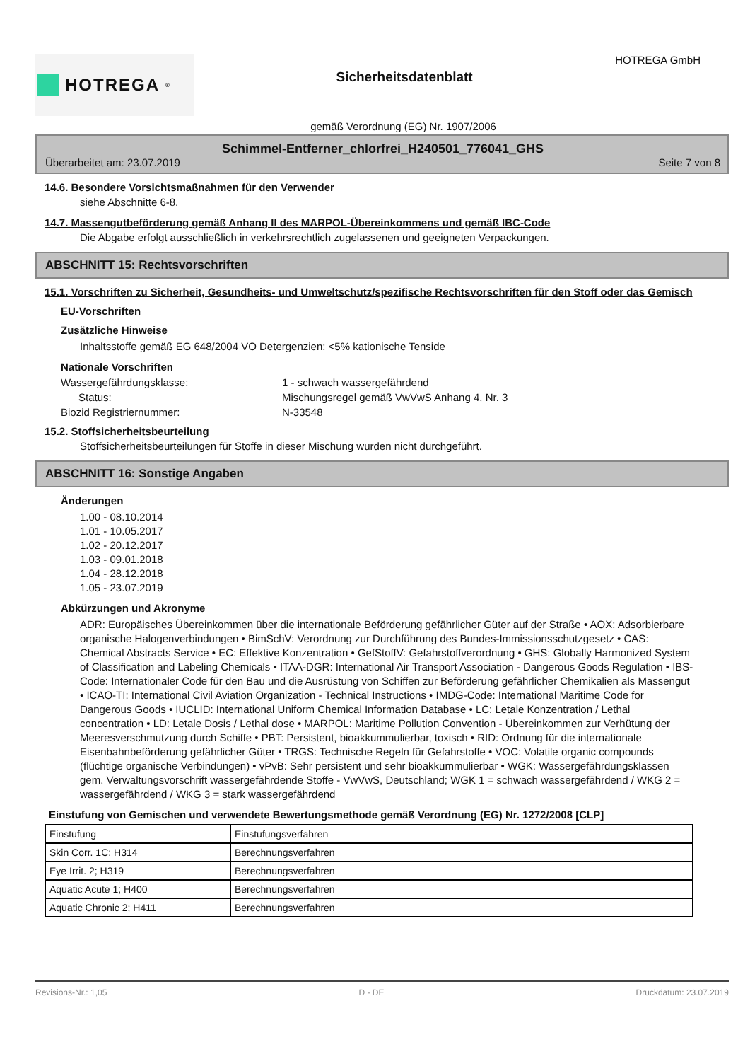HOTREGA<sup>®</sup>
Sicherheitsdatenblatt
HOTREGA GmbH
gemäß Verordnung (EG) Nr. 1907/2006
Schimmel-Entferner_chlorfrei_H240501_776041_GHS
Überarbeitet am: 23.07.2019 Seite 7 von 8
14.6. Besondere Vorsichtsmaßnahmen für den Verwender
siehe Abschnitte 6-8.
14.7. Massengutbeförderung gemäß Anhang II des MARPOL-Übereinkommens und gemäß IBC-Code
Die Abgabe erfolgt ausschließlich in verkehrsrechtlich zugelassenen und geeigneten Verpackungen.
ABSCHNITT 15: Rechtsvorschriften
15.1. Vorschriften zu Sicherheit, Gesundheits- und Umweltschutz/spezifische Rechtsvorschriften für den Stoff oder das Gemisch
EU-Vorschriften
Zusätzliche Hinweise
Inhaltsstoffe gemäß EG 648/2004 VO Detergenzien: <5% kationische Tenside
Nationale Vorschriften
Wassergefährdungsklasse: 1 - schwach wassergefährdend
Status: Mischungsregel gemäß VwVwS Anhang 4, Nr. 3
Biozid Registriernummer: N-33548
15.2. Stoffsicherheitsbeurteilung
Stoffsicherheitsbeurteilungen für Stoffe in dieser Mischung wurden nicht durchgeführt.
ABSCHNITT 16: Sonstige Angaben
Änderungen
1.00 - 08.10.2014
1.01 - 10.05.2017
1.02 - 20.12.2017
1.03 - 09.01.2018
1.04 - 28.12.2018
1.05 - 23.07.2019
Abkürzungen und Akronyme
ADR: Europäisches Übereinkommen über die internationale Beförderung gefährlicher Güter auf der Straße • AOX: Adsorbierbare organische Halogenverbindungen • BimSchV: Verordnung zur Durchführung des Bundes-Immissionsschutzgesetz • CAS: Chemical Abstracts Service • EC: Effektive Konzentration • GefStoffV: Gefahrstoffverordnung • GHS: Globally Harmonized System of Classification and Labeling Chemicals • ITAA-DGR: International Air Transport Association - Dangerous Goods Regulation • IBS-Code: Internationaler Code für den Bau und die Ausrüstung von Schiffen zur Beförderung gefährlicher Chemikalien als Massengut • ICAO-TI: International Civil Aviation Organization - Technical Instructions • IMDG-Code: International Maritime Code for Dangerous Goods • IUCLID: International Uniform Chemical Information Database • LC: Letale Konzentration / Lethal concentration • LD: Letale Dosis / Lethal dose • MARPOL: Maritime Pollution Convention - Übereinkommen zur Verhütung der Meeresverschmutzung durch Schiffe • PBT: Persistent, bioakkummulierbar, toxisch • RID: Ordnung für die internationale Eisenbahnbeförderung gefährlicher Güter • TRGS: Technische Regeln für Gefahrstoffe • VOC: Volatile organic compounds (flüchtige organische Verbindungen) • vPvB: Sehr persistent und sehr bioakkummulierbar • WGK: Wassergefährdungsklassen gem. Verwaltungsvorschrift wassergefährdende Stoffe - VwVwS, Deutschland; WGK 1 = schwach wassergefährdend / WKG 2 = wassergefährdend / WKG 3 = stark wassergefährdend
Einstufung von Gemischen und verwendete Bewertungsmethode gemäß Verordnung (EG) Nr. 1272/2008 [CLP]
| Einstufung | Einstufungsverfahren |
| Skin Corr. 1C; H314 | Berechnungsverfahren |
| Eye Irrit. 2; H319 | Berechnungsverfahren |
| Aquatic Acute 1; H400 | Berechnungsverfahren |
| Aquatic Chronic 2; H411 | Berechnungsverfahren |
Revisions-Nr.: 1,05 D - DE Druckdatum: 23.07.2019